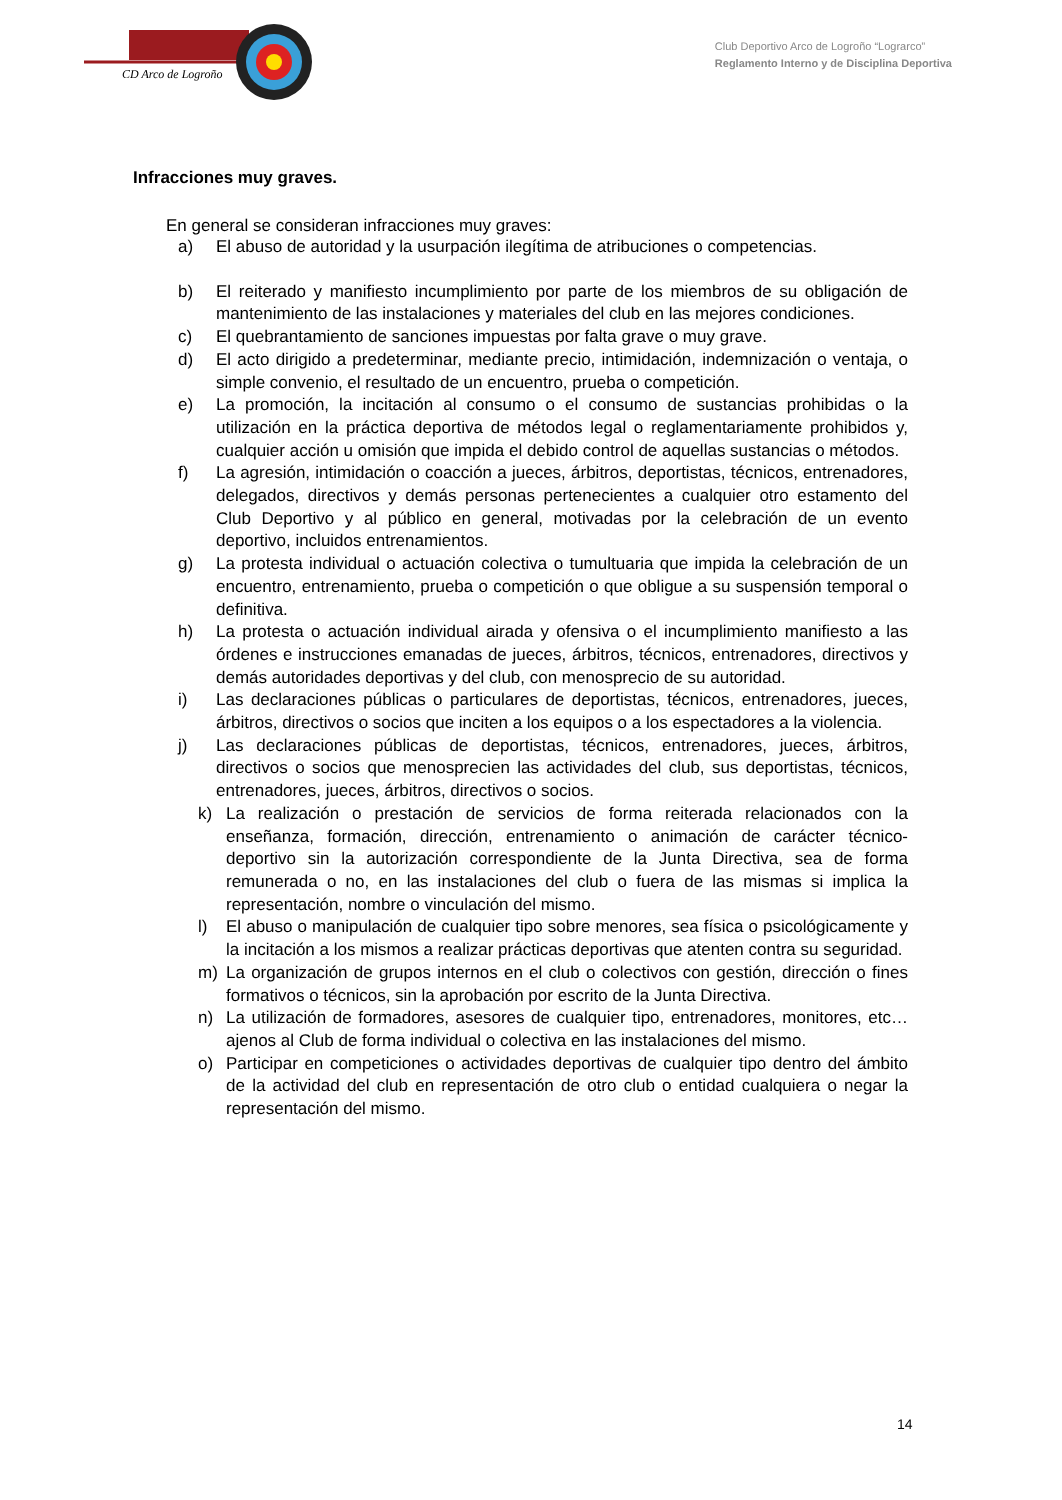CD Arco de Logroño
Club Deportivo Arco de Logroño “Lograrco”
Reglamento Interno y de Disciplina Deportiva
Infracciones muy graves.
En general se consideran infracciones muy graves:
a) El abuso de autoridad y la usurpación ilegítima de atribuciones o competencias.
b) El reiterado y manifiesto incumplimiento por parte de los miembros de su obligación de mantenimiento de las instalaciones y materiales del club en las mejores condiciones.
c) El quebrantamiento de sanciones impuestas por falta grave o muy grave.
d) El acto dirigido a predeterminar, mediante precio, intimidación, indemnización o ventaja, o simple convenio, el resultado de un encuentro, prueba o competición.
e) La promoción, la incitación al consumo o el consumo de sustancias prohibidas o la utilización en la práctica deportiva de métodos legal o reglamentariamente prohibidos y, cualquier acción u omisión que impida el debido control de aquellas sustancias o métodos.
f) La agresión, intimidación o coacción a jueces, árbitros, deportistas, técnicos, entrenadores, delegados, directivos y demás personas pertenecientes a cualquier otro estamento del Club Deportivo y al público en general, motivadas por la celebración de un evento deportivo, incluidos entrenamientos.
g) La protesta individual o actuación colectiva o tumultuaria que impida la celebración de un encuentro, entrenamiento, prueba o competición o que obligue a su suspensión temporal o definitiva.
h) La protesta o actuación individual airada y ofensiva o el incumplimiento manifiesto a las órdenes e instrucciones emanadas de jueces, árbitros, técnicos, entrenadores, directivos y demás autoridades deportivas y del club, con menosprecio de su autoridad.
i) Las declaraciones públicas o particulares de deportistas, técnicos, entrenadores, jueces, árbitros, directivos o socios que inciten a los equipos o a los espectadores a la violencia.
j) Las declaraciones públicas de deportistas, técnicos, entrenadores, jueces, árbitros, directivos o socios que menosprecien las actividades del club, sus deportistas, técnicos, entrenadores, jueces, árbitros, directivos o socios.
k) La realización o prestación de servicios de forma reiterada relacionados con la enseñanza, formación, dirección, entrenamiento o animación de carácter técnico-deportivo sin la autorización correspondiente de la Junta Directiva, sea de forma remunerada o no, en las instalaciones del club o fuera de las mismas si implica la representación, nombre o vinculación del mismo.
l) El abuso o manipulación de cualquier tipo sobre menores, sea física o psicológicamente y la incitación a los mismos a realizar prácticas deportivas que atenten contra su seguridad.
m) La organización de grupos internos en el club o colectivos con gestión, dirección o fines formativos o técnicos, sin la aprobación por escrito de la Junta Directiva.
n) La utilización de formadores, asesores de cualquier tipo, entrenadores, monitores, etc… ajenos al Club de forma individual o colectiva en las instalaciones del mismo.
o) Participar en competiciones o actividades deportivas de cualquier tipo dentro del ámbito de la actividad del club en representación de otro club o entidad cualquiera o negar la representación del mismo.
14